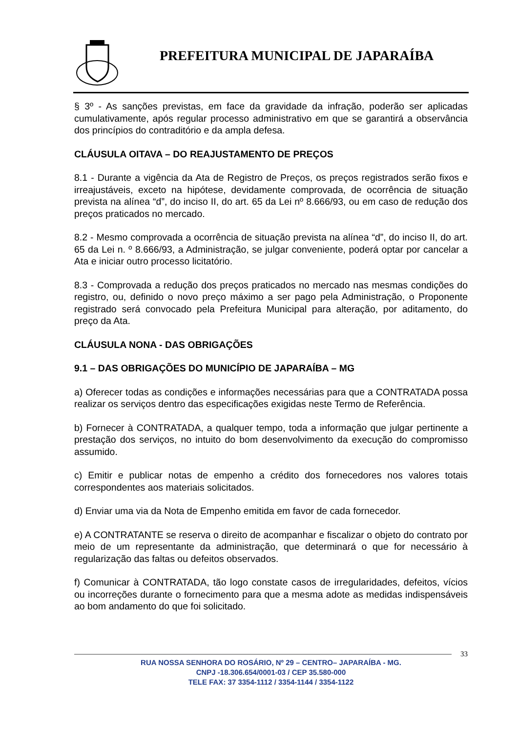PREFEITURA MUNICIPAL DE JAPARAÍBA
§ 3º - As sanções previstas, em face da gravidade da infração, poderão ser aplicadas cumulativamente, após regular processo administrativo em que se garantirá a observância dos princípios do contraditório e da ampla defesa.
CLÁUSULA OITAVA – DO REAJUSTAMENTO DE PREÇOS
8.1 - Durante a vigência da Ata de Registro de Preços, os preços registrados serão fixos e irreajustáveis, exceto na hipótese, devidamente comprovada, de ocorrência de situação prevista na alínea “d”, do inciso II, do art. 65 da Lei nº 8.666/93, ou em caso de redução dos preços praticados no mercado.
8.2 - Mesmo comprovada a ocorrência de situação prevista na alínea “d”, do inciso II, do art. 65 da Lei n. º 8.666/93, a Administração, se julgar conveniente, poderá optar por cancelar a Ata e iniciar outro processo licitatório.
8.3 - Comprovada a redução dos preços praticados no mercado nas mesmas condições do registro, ou, definido o novo preço máximo a ser pago pela Administração, o Proponente registrado será convocado pela Prefeitura Municipal para alteração, por aditamento, do preço da Ata.
CLÁUSULA NONA - DAS OBRIGAÇÕES
9.1 – DAS OBRIGAÇÕES DO MUNICÍPIO DE JAPARAÍBA – MG
a) Oferecer todas as condições e informações necessárias para que a CONTRATADA possa realizar os serviços dentro das especificações exigidas neste Termo de Referência.
b) Fornecer à CONTRATADA, a qualquer tempo, toda a informação que julgar pertinente a prestação dos serviços, no intuito do bom desenvolvimento da execução do compromisso assumido.
c) Emitir e publicar notas de empenho a crédito dos fornecedores nos valores totais correspondentes aos materiais solicitados.
d) Enviar uma via da Nota de Empenho emitida em favor de cada fornecedor.
e) A CONTRATANTE se reserva o direito de acompanhar e fiscalizar o objeto do contrato por meio de um representante da administração, que determinará o que for necessário à regularização das faltas ou defeitos observados.
f) Comunicar à CONTRATADA, tão logo constate casos de irregularidades, defeitos, vícios ou incorreções durante o fornecimento para que a mesma adote as medidas indispensáveis ao bom andamento do que foi solicitado.
33
RUA NOSSA SENHORA DO ROSÁRIO, Nº 29 – CENTRO– JAPARAÍBA - MG.
CNPJ -18.306.654/0001-03 / CEP 35.580-000
TELE FAX: 37 3354-1112 / 3354-1144 / 3354-1122